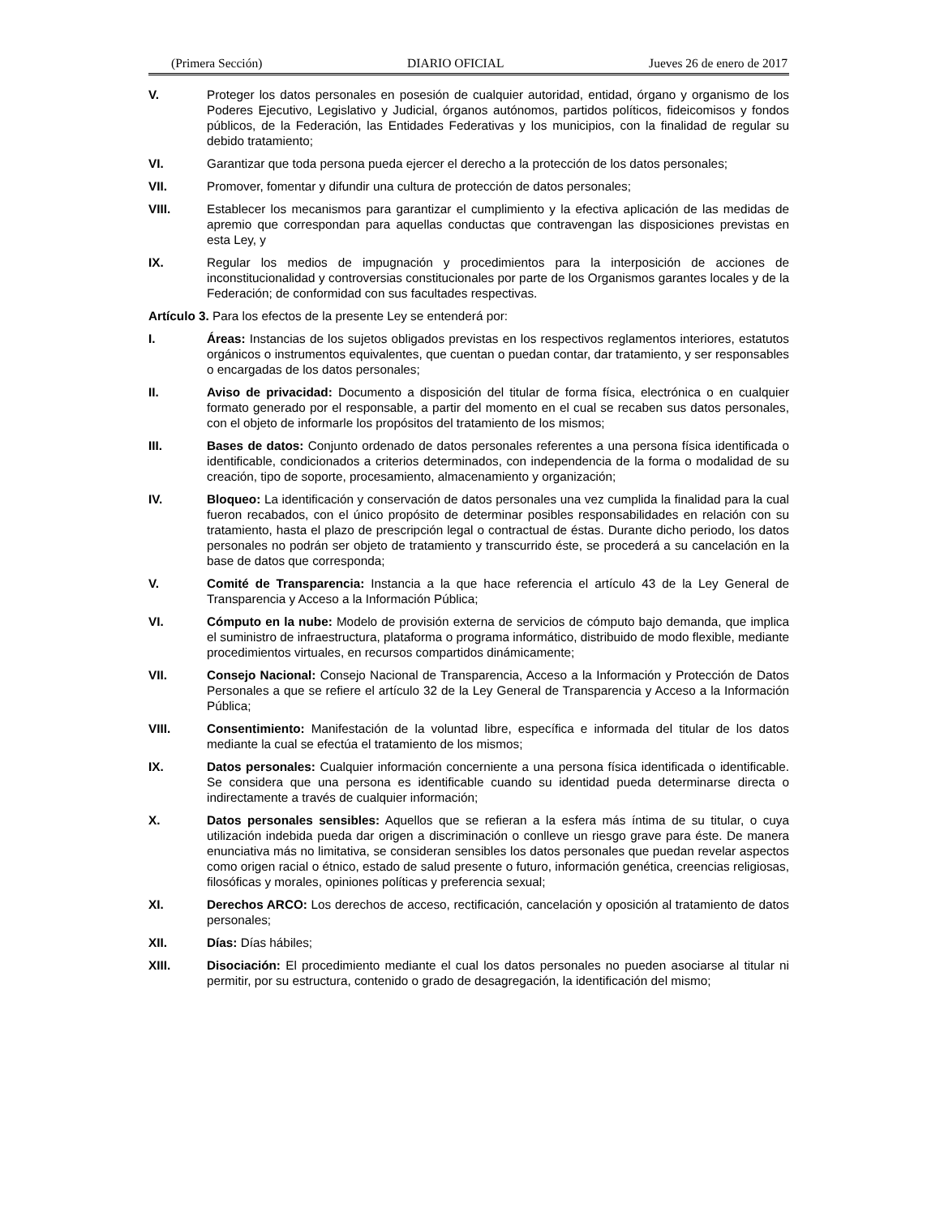(Primera Sección) DIARIO OFICIAL Jueves 26 de enero de 2017
V. Proteger los datos personales en posesión de cualquier autoridad, entidad, órgano y organismo de los Poderes Ejecutivo, Legislativo y Judicial, órganos autónomos, partidos políticos, fideicomisos y fondos públicos, de la Federación, las Entidades Federativas y los municipios, con la finalidad de regular su debido tratamiento;
VI. Garantizar que toda persona pueda ejercer el derecho a la protección de los datos personales;
VII. Promover, fomentar y difundir una cultura de protección de datos personales;
VIII. Establecer los mecanismos para garantizar el cumplimiento y la efectiva aplicación de las medidas de apremio que correspondan para aquellas conductas que contravengan las disposiciones previstas en esta Ley, y
IX. Regular los medios de impugnación y procedimientos para la interposición de acciones de inconstitucionalidad y controversias constitucionales por parte de los Organismos garantes locales y de la Federación; de conformidad con sus facultades respectivas.
Artículo 3. Para los efectos de la presente Ley se entenderá por:
I. Áreas: Instancias de los sujetos obligados previstas en los respectivos reglamentos interiores, estatutos orgánicos o instrumentos equivalentes, que cuentan o puedan contar, dar tratamiento, y ser responsables o encargadas de los datos personales;
II. Aviso de privacidad: Documento a disposición del titular de forma física, electrónica o en cualquier formato generado por el responsable, a partir del momento en el cual se recaben sus datos personales, con el objeto de informarle los propósitos del tratamiento de los mismos;
III. Bases de datos: Conjunto ordenado de datos personales referentes a una persona física identificada o identificable, condicionados a criterios determinados, con independencia de la forma o modalidad de su creación, tipo de soporte, procesamiento, almacenamiento y organización;
IV. Bloqueo: La identificación y conservación de datos personales una vez cumplida la finalidad para la cual fueron recabados, con el único propósito de determinar posibles responsabilidades en relación con su tratamiento, hasta el plazo de prescripción legal o contractual de éstas. Durante dicho periodo, los datos personales no podrán ser objeto de tratamiento y transcurrido éste, se procederá a su cancelación en la base de datos que corresponda;
V. Comité de Transparencia: Instancia a la que hace referencia el artículo 43 de la Ley General de Transparencia y Acceso a la Información Pública;
VI. Cómputo en la nube: Modelo de provisión externa de servicios de cómputo bajo demanda, que implica el suministro de infraestructura, plataforma o programa informático, distribuido de modo flexible, mediante procedimientos virtuales, en recursos compartidos dinámicamente;
VII. Consejo Nacional: Consejo Nacional de Transparencia, Acceso a la Información y Protección de Datos Personales a que se refiere el artículo 32 de la Ley General de Transparencia y Acceso a la Información Pública;
VIII. Consentimiento: Manifestación de la voluntad libre, específica e informada del titular de los datos mediante la cual se efectúa el tratamiento de los mismos;
IX. Datos personales: Cualquier información concerniente a una persona física identificada o identificable. Se considera que una persona es identificable cuando su identidad pueda determinarse directa o indirectamente a través de cualquier información;
X. Datos personales sensibles: Aquellos que se refieran a la esfera más íntima de su titular, o cuya utilización indebida pueda dar origen a discriminación o conlleve un riesgo grave para éste. De manera enunciativa más no limitativa, se consideran sensibles los datos personales que puedan revelar aspectos como origen racial o étnico, estado de salud presente o futuro, información genética, creencias religiosas, filosóficas y morales, opiniones políticas y preferencia sexual;
XI. Derechos ARCO: Los derechos de acceso, rectificación, cancelación y oposición al tratamiento de datos personales;
XII. Días: Días hábiles;
XIII. Disociación: El procedimiento mediante el cual los datos personales no pueden asociarse al titular ni permitir, por su estructura, contenido o grado de desagregación, la identificación del mismo;